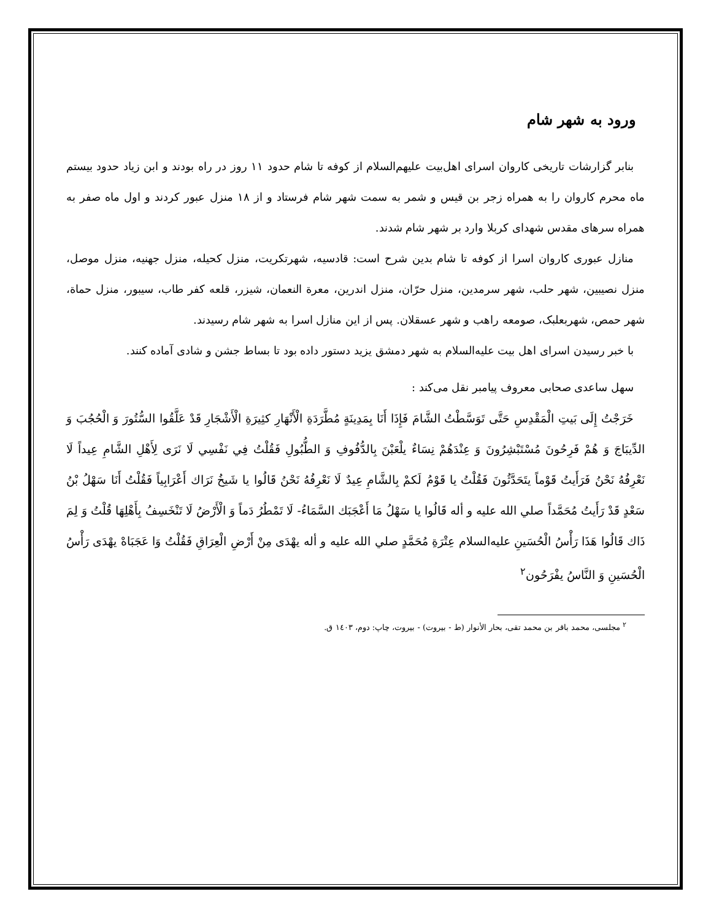ورود به شهر شام
بنابر گزارشات تاریخی کاروان اسرای اهل‌بیت علیهم‌السلام از کوفه تا شام حدود ۱۱ روز در راه بودند و ابن زیاد حدود بیستم ماه محرم کاروان را به همراه زجر بن قیس و شمر به سمت شهر شام فرستاد و از ۱۸ منزل عبور کردند و اول ماه صفر به همراه سرهای مقدس شهدای کربلا وارد بر شهر شام شدند.
منازل عبوری کاروان اسرا از کوفه تا شام بدین شرح است: قادسیه، شهرتکریت، منزل کحیله، منزل جهنیه، منزل موصل، منزل نصیبین، شهر حلب، شهر سرمدین، منزل حرّان، منزل اندرین، معرة النعمان، شیزر، قلعه کفر طاب، سیبور، منزل حماة، شهر حمص، شهربعلبک، صومعه راهب و شهر عسقلان. پس از این منازل اسرا به شهر شام رسیدند.
با خبر رسیدن اسرای اهل بیت علیه‌السلام به شهر دمشق یزید دستور داده بود تا بساط جشن و شادی آماده کنند.
سهل ساعدی صحابی معروف پیامبر نقل می‌کند :
خَرَجْتُ إِلَی بَیتِ الْمَقْدِسِ حَتَّی تَوَسَّطْتُ الشَّامَ فَإِذَا أَنَا بِمَدِینَةٍ مُطَّرَدَةِ الْأَنْهَارِ کثِیرَةِ الْأَشْجَارِ قَدْ عَلَّقُوا السُّتُورَ وَ الْحُجُبَ وَ الدِّیبَاجَ وَ هُمْ فَرِحُونَ مُسْتَبْشِرُونَ وَ عِنْدَهُمْ نِسَاءٌ یلْعَبْنَ بِالدُّفُوفِ وَ الطُّبُولِ فَقُلْتُ فِي نَفْسِي لَا نَرَی لِأَهْلِ الشَّامِ عِیداً لَا نَعْرِفُهُ نَحْنُ فَرَأَیتُ قَوْماً یتَحَدَّثُونَ فَقُلْتُ یا قَوْمُ لَکمْ بِالشَّامِ عِیدٌ لَا نَعْرِفُهُ نَحْنُ قَالُوا یا شَیخُ نَرَاك أَعْرَابِیاً فَقُلْتُ أَنَا سَهْلُ بْنُ سَعْدٍ قَدْ رَأَیتُ مُحَمَّداً صلي الله علیه و أله قَالُوا یا سَهْلُ مَا أَعْجَبَك السَّمَاءُ- لَا تَمْطُرُ دَماً وَ الْأَرْضُ لَا تَنْخَسِفُ بِأَهْلِهَا قُلْتُ وَ لِمَ ذَاك قَالُوا هَذَا رَأْسُ الْحُسَینِ علیه‌السلام عِتْرَةِ مُحَمَّدٍ صلي الله علیه و أله یهْدَی مِنْ أَرْضِ الْعِرَاقِ فَقُلْتُ وَا عَجَبَاهْ یهْدَی رَأْسُ الْحُسَینِ وَ النَّاسُ یفْرَحُون<sup>۲</sup>
<sup>۲</sup> مجلسی، محمد باقر بن محمد تقی، بحار الأنوار (ط - بیروت) - بیروت، چاپ: دوم، ۱٤۰۳ ق.